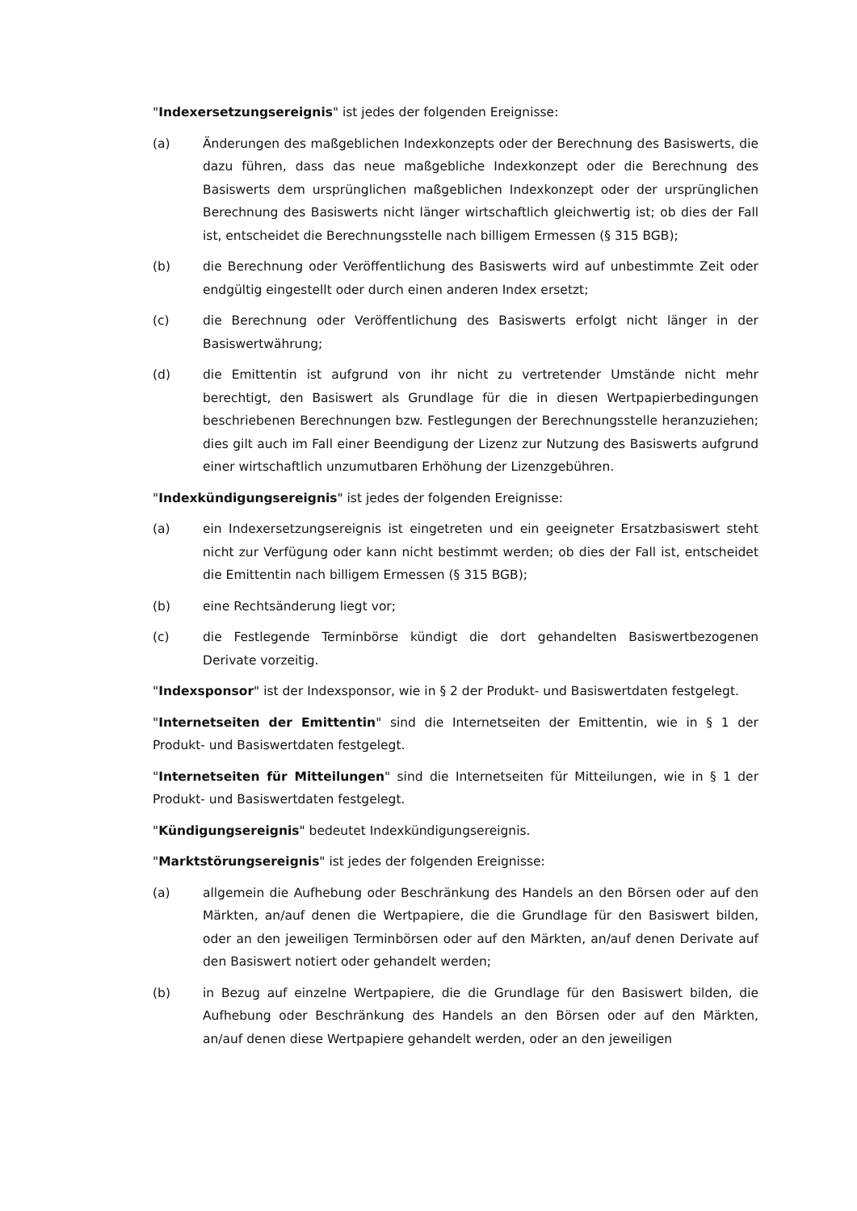"Indexersetzungsereignis" ist jedes der folgenden Ereignisse:
(a) Änderungen des maßgeblichen Indexkonzepts oder der Berechnung des Basiswerts, die dazu führen, dass das neue maßgebliche Indexkonzept oder die Berechnung des Basiswerts dem ursprünglichen maßgeblichen Indexkonzept oder der ursprünglichen Berechnung des Basiswerts nicht länger wirtschaftlich gleichwertig ist; ob dies der Fall ist, entscheidet die Berechnungsstelle nach billigem Ermessen (§ 315 BGB);
(b) die Berechnung oder Veröffentlichung des Basiswerts wird auf unbestimmte Zeit oder endgültig eingestellt oder durch einen anderen Index ersetzt;
(c) die Berechnung oder Veröffentlichung des Basiswerts erfolgt nicht länger in der Basiswertwährung;
(d) die Emittentin ist aufgrund von ihr nicht zu vertretender Umstände nicht mehr berechtigt, den Basiswert als Grundlage für die in diesen Wertpapierbedingungen beschriebenen Berechnungen bzw. Festlegungen der Berechnungsstelle heranzuziehen; dies gilt auch im Fall einer Beendigung der Lizenz zur Nutzung des Basiswerts aufgrund einer wirtschaftlich unzumutbaren Erhöhung der Lizenzgebühren.
"Indexkündigungsereignis" ist jedes der folgenden Ereignisse:
(a) ein Indexersetzungsereignis ist eingetreten und ein geeigneter Ersatzbasiswert steht nicht zur Verfügung oder kann nicht bestimmt werden; ob dies der Fall ist, entscheidet die Emittentin nach billigem Ermessen (§ 315 BGB);
(b) eine Rechtsänderung liegt vor;
(c) die Festlegende Terminbörse kündigt die dort gehandelten Basiswertbezogenen Derivate vorzeitig.
"Indexsponsor" ist der Indexsponsor, wie in § 2 der Produkt- und Basiswertdaten festgelegt.
"Internetseiten der Emittentin" sind die Internetseiten der Emittentin, wie in § 1 der Produkt- und Basiswertdaten festgelegt.
"Internetseiten für Mitteilungen" sind die Internetseiten für Mitteilungen, wie in § 1 der Produkt- und Basiswertdaten festgelegt.
"Kündigungsereignis" bedeutet Indexkündigungsereignis.
"Marktstörungsereignis" ist jedes der folgenden Ereignisse:
(a) allgemein die Aufhebung oder Beschränkung des Handels an den Börsen oder auf den Märkten, an/auf denen die Wertpapiere, die die Grundlage für den Basiswert bilden, oder an den jeweiligen Terminbörsen oder auf den Märkten, an/auf denen Derivate auf den Basiswert notiert oder gehandelt werden;
(b) in Bezug auf einzelne Wertpapiere, die die Grundlage für den Basiswert bilden, die Aufhebung oder Beschränkung des Handels an den Börsen oder auf den Märkten, an/auf denen diese Wertpapiere gehandelt werden, oder an den jeweiligen